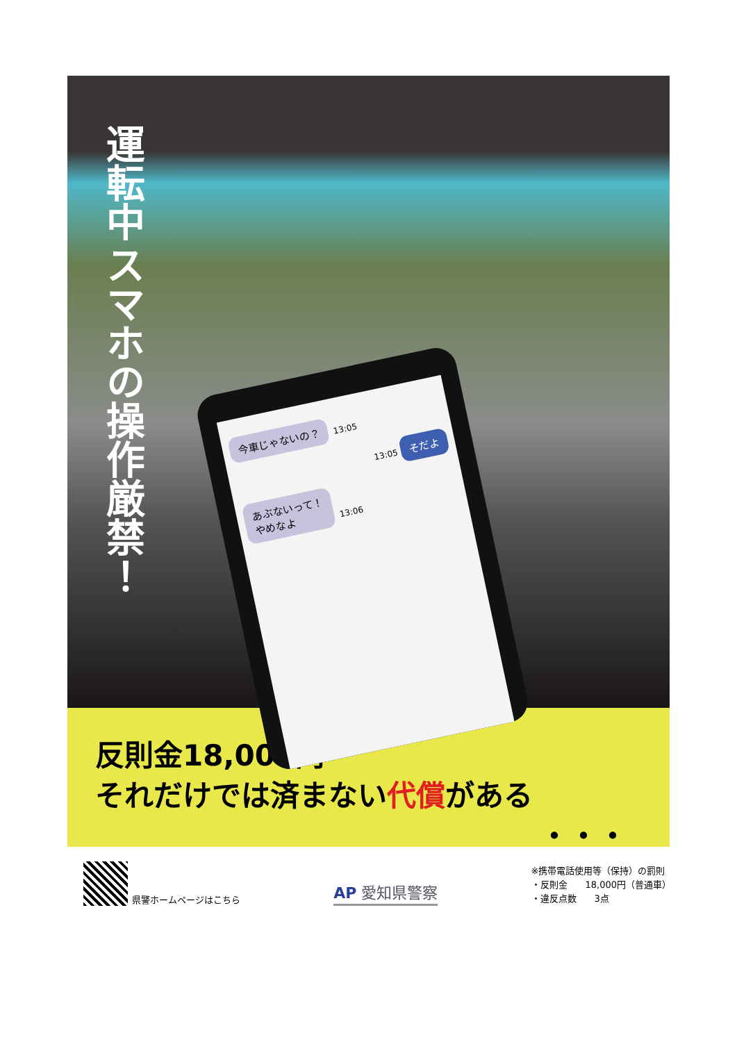運転中
スマホの操作厳禁！
今車じゃないの？ 13:05
13:05 そだよ
あぶないって！
やめなよ 13:06
反則金18,000円
それだけでは済まない代償がある
・・・
県警ホームページはこちら
AP 愛知県警察
※携帯電話使用等（保持）の罰則
・反則金　　18,000円（普通車）
・違反点数　　3点